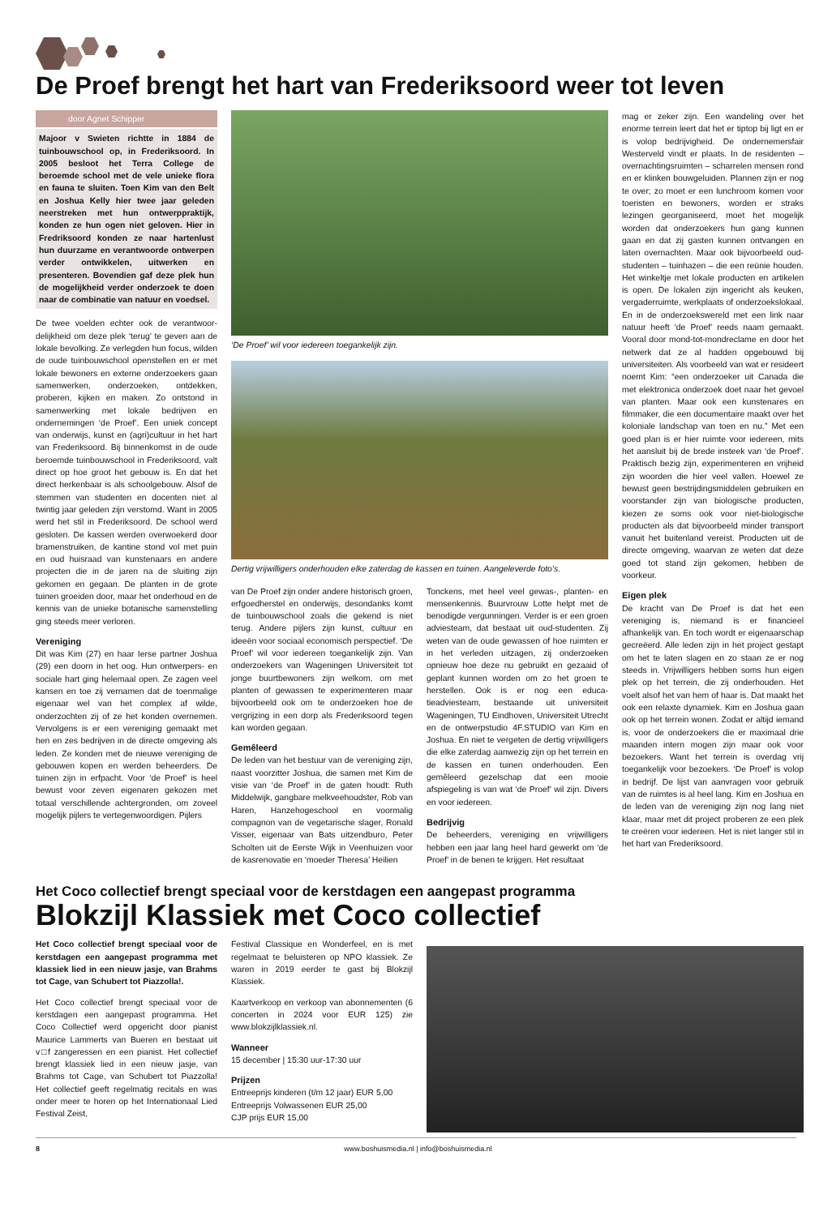De Proef brengt het hart van Frederiksoord weer tot leven
door Agnet Schipper
Majoor v Swieten richtte in 1884 de tuinbouwschool op, in Frederiksoord. In 2005 besloot het Terra College de beroemde school met de vele unieke flora en fauna te sluiten. Toen Kim van den Belt en Joshua Kelly hier twee jaar geleden neerstreken met hun ontwerp­praktijk, konden ze hun ogen niet geloven. Hier in Fredriksoord konden ze naar hartenlust hun duurzame en verantwoorde ontwerpen verder ontwikkelen, uitwerken en presenteren. Bovendien gaf deze plek hun de mogelijkheid verder onderzoek te doen naar de combinatie van natuur en voedsel.
De twee voelden echter ook de verantwoor­delijkheid om deze plek ‘terug’ te geven aan de lokale bevolking. Ze verlegden hun focus, wilden de oude tuinbouwschool openstellen en er met lokale bewoners en externe onderzoekers gaan samenwerken, onderzoeken, ontdekken, proberen, kijken en maken. Zo ontstond in samenwerking met lokale bedrijven en ondernemingen ‘de Proef’. Een uniek concept van onderwijs, kunst en (agri)cultuur in het hart van Frederiksoord. Bij binnenkomst in de oude beroemde tuinbouwschool in Frederiksoord, valt direct op hoe groot het gebouw is. En dat het direct herkenbaar is als schoolgebouw. Alsof de stemmen van studenten en docenten niet al twintig jaar geleden zijn verstomd. Want in 2005 werd het stil in Frederiksoord. De school werd gesloten. De kassen werden overwoekerd door bramenstruiken, de kantine stond vol met puin en oud huisraad van kunstenaars en andere projecten die in de jaren na de sluiting zijn gekomen en gegaan. De planten in de grote tuinen groeiden door, maar het onderhoud en de kennis van de unieke botanische samenstelling ging steeds meer verloren.
Vereniging
Dit was Kim (27) en haar Ierse partner Joshua (29) een doorn in het oog. Hun ontwerpers- en sociale hart ging helemaal open. Ze zagen veel kansen en toe zij vernamen dat de toenmalige eigenaar wel van het complex af wilde, onderzochten zij of ze het konden overnemen. Vervolgens is er een vereniging gemaakt met hen en zes bedrijven in de directe omgeving als leden. Ze konden met de nieuwe vereniging de gebouwen kopen en werden beheerders. De tuinen zijn in erfpacht. Voor ‘de Proef’ is heel bewust voor zeven eigenaren gekozen met totaal verschillende achtergronden, om zoveel mogelijk pijlers te vertegenwoordigen. Pijlers
‘De Proef’ wil voor iedereen toegankelijk zijn.
Dertig vrijwilligers onderhouden elke zaterdag de kassen en tuinen. Aangeleverde foto’s.
van De Proef zijn onder andere historisch groen, erfgoedherstel en onderwijs, desondanks komt de tuinbouwschool zoals die gekend is niet terug. Andere pijlers zijn kunst, cultuur en ideeën voor sociaal economisch perspectief. ‘De Proef’ wil voor iedereen toegankelijk zijn. Van onderzoekers van Wageningen Universiteit tot jonge buurtbewoners zijn welkom, om met planten of gewassen te experimenteren maar bijvoorbeeld ook om te onderzoeken hoe de vergrijzing in een dorp als Frederiksoord tegen kan worden gegaan.
Gemêleerd
De leden van het bestuur van de vereniging zijn, naast voorzitter Joshua, die samen met Kim de visie van ‘de Proef’ in de gaten houdt: Ruth Middelwijk, gangbare melkveehoudster, Rob van Haren, Hanzehogeschool en voormalig compagnon van de vegetarische slager, Ronald Visser, eigenaar van Bats uitzendburo, Peter Scholten uit de Eerste Wijk in Veenhuizen voor de kasrenovatie en ‘moeder Theresa’ Heilien
Tonckens, met heel veel gewas-, planten- en mensenkennis. Buurvrouw Lotte helpt met de benodigde vergunningen. Verder is er een groen adviesteam, dat bestaat uit oud-studenten. Zij weten van de oude gewassen of hoe ruimten er in het verleden uitzagen, zij onderzoeken opnieuw hoe deze nu gebruikt en gezaaid of geplant kunnen worden om zo het groen te herstellen. Ook is er nog een educa­tieadviesteam, bestaande uit universiteit Wageningen, TU Eindhoven, Universiteit Utrecht en de ontwerpstudio 4F.STUDIO van Kim en Joshua. En niet te vergeten de dertig vrijwilligers die elke zaterdag aanwezig zijn op het terrein en de kassen en tuinen onderhouden. Een gemêleerd gezelschap dat een mooie afspiegeling is van wat ‘de Proef’ wil zijn. Divers en voor iedereen.
Bedrijvig
De beheerders, vereniging en vrijwilligers hebben een jaar lang heel hard gewerkt om ‘de Proef’ in de benen te krijgen. Het resultaat
mag er zeker zijn. Een wandeling over het enorme terrein leert dat het er tiptop bij ligt en er is volop bedrijvigheid. De ondernemersfair Westerveld vindt er plaats. In de residenten – overnachtingsruimten – scharrelen mensen rond en er klinken bouwgeluiden. Plannen zijn er nog te over; zo moet er een lunchroom komen voor toeristen en bewoners, worden er straks lezingen georganiseerd, moet het mogelijk worden dat onderzoekers hun gang kunnen gaan en dat zij gasten kunnen ontvangen en laten overnachten. Maar ook bijvoorbeeld oud-studenten – tuinhazen – die een reünie houden. Het winkeltje met lokale producten en artikelen is open. De lokalen zijn ingericht als keuken, vergaderruimte, werkplaats of onderzoekslokaal. En in de onderzoeks­wereld met een link naar natuur heeft ‘de Proef’ reeds naam gemaakt. Vooral door mond-tot-mondreclame en door het netwerk dat ze al hadden opgebouwd bij universiteiten. Als voorbeeld van wat er resideert noemt Kim: “een onderzoeker uit Canada die met elektronica onderzoek doet naar het gevoel van planten. Maar ook een kunstenares en filmmaker, die een documentaire maakt over het koloniale landschap van toen en nu.” Met een goed plan is er hier ruimte voor iedereen, mits het aansluit bij de brede insteek van ‘de Proef’. Praktisch bezig zijn, experimenteren en vrijheid zijn woorden die hier veel vallen. Hoewel ze bewust geen bestrijdingsmiddelen gebruiken en voorstander zijn van biologische producten, kiezen ze soms ook voor niet-bio­logische producten als dat bijvoorbeeld minder transport vanuit het buitenland vereist. Producten uit de directe omgeving, waarvan ze weten dat deze goed tot stand zijn gekomen, hebben de voorkeur.
Eigen plek
De kracht van De Proef is dat het een vereniging is, niemand is er financieel afhankelijk van. En toch wordt er eigenaarschap gecreëerd. Alle leden zijn in het project gestapt om het te laten slagen en zo staan ze er nog steeds in. Vrijwilligers hebben soms hun eigen plek op het terrein, die zij onderhouden. Het voelt alsof het van hem of haar is. Dat maakt het ook een relaxte dynamiek. Kim en Joshua gaan ook op het terrein wonen. Zodat er altijd iemand is, voor de onderzoekers die er maximaal drie maanden intern mogen zijn maar ook voor bezoekers. Want het terrein is overdag vrij toegankelijk voor bezoekers. ‘De Proef’ is volop in bedrijf. De lijst van aanvragen voor gebruik van de ruimtes is al heel lang. Kim en Joshua en de leden van de vereniging zijn nog lang niet klaar, maar met dit project proberen ze een plek te creëren voor iedereen. Het is niet langer stil in het hart van Frederiksoord.
Het Coco collectief brengt speciaal voor de kerstdagen een aangepast programma
Blokzijl Klassiek met Coco collectief
Het Coco collectief brengt speciaal voor de kerstdagen een aangepast programma met klassiek lied in een nieuw jasje, van Brahms tot Cage, van Schubert tot Piazzolla!.
Het Coco collectief brengt speciaal voor de kerstdagen een aangepast programma. Het Coco Collectief werd opgericht door pianist Maurice Lammerts van Bueren en bestaat uit v□f zangeressen en een pianist. Het collectief brengt klassiek lied in een nieuw jasje, van Brahms tot Cage, van Schubert tot Piazzolla! Het collectief geeft regelmatig recitals en was onder meer te horen op het Internationaal Lied Festival Zeist,
Festival Classique en Wonderfeel, en is met regelmaat te beluisteren op NPO klassiek. Ze waren in 2019 eerder te gast bij Blokzijl Klassiek.
Kaartverkoop en verkoop van abonnementen (6 concerten in 2024 voor EUR 125) zie www.blokzijlklassiek.nl.
Wanneer
15 december | 15:30 uur-17:30 uur
Prijzen
Entreeprijs kinderen (t/m 12 jaar) EUR 5,00
Entreeprijs Volwassenen EUR 25,00
CJP prijs EUR 15,00
8 www.boshuismedia.nl | info@boshuismedia.nl